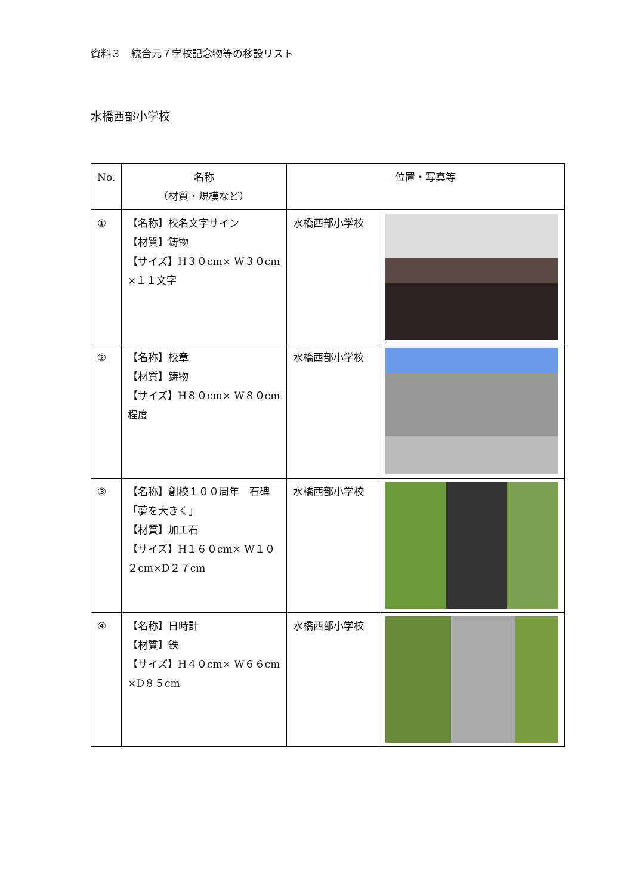資料３　統合元７学校記念物等の移設リスト
水橋西部小学校
| No. | 名称 （材質・規模など） | 位置・写真等 | |
| --- | --- | --- | --- |
| ① | 【名称】校名文字サイン 【材質】鋳物 【サイズ】H３０cm× W３０cm ×１１文字 | 水橋西部小学校 | |
| ② | 【名称】校章 【材質】鋳物 【サイズ】H８０cm× W８０cm 程度 | 水橋西部小学校 | |
| ③ | 【名称】創校１００周年 石碑「夢を大きく」 【材質】加工石 【サイズ】H１６０cm× W１０２cm×D２７cm | 水橋西部小学校 | |
| ④ | 【名称】日時計 【材質】鉄 【サイズ】H４０cm× W６６cm ×D８５cm | 水橋西部小学校 | |